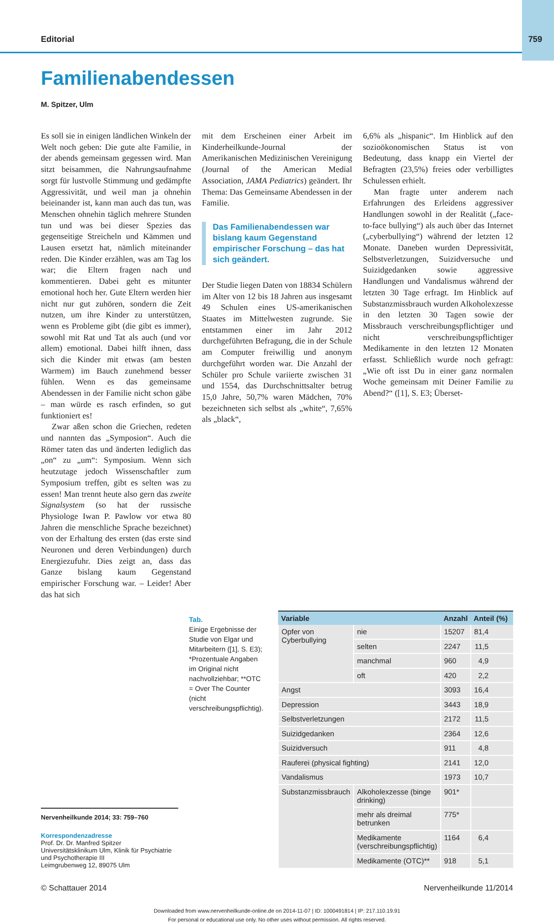Editorial 759
Familienabendessen
M. Spitzer, Ulm
Es soll sie in einigen ländlichen Winkeln der Welt noch geben: Die gute alte Familie, in der abends gemeinsam gegessen wird. Man sitzt beisammen, die Nahrungsaufnahme sorgt für lustvolle Stimmung und gedämpfte Aggressivität, und weil man ja ohnehin beieinander ist, kann man auch das tun, was Menschen ohnehin täglich mehrere Stunden tun und was bei dieser Spezies das gegenseitige Streicheln und Kämmen und Lausen ersetzt hat, nämlich miteinander reden. Die Kinder erzählen, was am Tag los war; die Eltern fragen nach und kommentieren. Dabei geht es mitunter emotional hoch her. Gute Eltern werden hier nicht nur gut zuhören, sondern die Zeit nutzen, um ihre Kinder zu unterstützen, wenn es Probleme gibt (die gibt es immer), sowohl mit Rat und Tat als auch (und vor allem) emotional. Dabei hilft ihnen, dass sich die Kinder mit etwas (am besten Warmem) im Bauch zunehmend besser fühlen. Wenn es das gemeinsame Abendessen in der Familie nicht schon gäbe – man würde es rasch erfinden, so gut funktioniert es!
Zwar aßen schon die Griechen, redeten und nannten das „Symposion“. Auch die Römer taten das und änderten lediglich das „on“ zu „um“: Symposium. Wenn sich heutzutage jedoch Wissenschaftler zum Symposium treffen, gibt es selten was zu essen! Man trennt heute also gern das zweite Signalsystem (so hat der russische Physiologe Iwan P. Pawlow vor etwa 80 Jahren die menschliche Sprache bezeichnet) von der Erhaltung des ersten (das erste sind Neuronen und deren Verbindungen) durch Energiezufuhr. Dies zeigt an, dass das Ganze bislang kaum Gegenstand empirischer Forschung war. – Leider! Aber das hat sich
mit dem Erscheinen einer Arbeit im Kinderheilkunde-Journal der Amerikanischen Medizinischen Vereinigung (Journal of the American Medial Association, JAMA Pediatrics) geändert. Ihr Thema: Das Gemeinsame Abendessen in der Familie.
Das Familienabendessen war bislang kaum Gegenstand empirischer Forschung – das hat sich geändert.
Der Studie liegen Daten von 18834 Schülern im Alter von 12 bis 18 Jahren aus insgesamt 49 Schulen eines US-amerikanischen Staates im Mittelwesten zugrunde. Sie entstammen einer im Jahr 2012 durchgeführten Befragung, die in der Schule am Computer freiwillig und anonym durchgeführt worden war. Die Anzahl der Schüler pro Schule variierte zwischen 31 und 1554, das Durchschnittsalter betrug 15,0 Jahre, 50,7% waren Mädchen, 70% bezeichneten sich selbst als „white“, 7,65% als „black“,
6,6% als „hispanic“. Im Hinblick auf den sozioökonomischen Status ist von Bedeutung, dass knapp ein Viertel der Befragten (23,5%) freies oder verbilligtes Schulessen erhielt.
Man fragte unter anderem nach Erfahrungen des Erleidens aggressiver Handlungen sowohl in der Realität („face-to-face bullying“) als auch über das Internet („cyberbullying“) während der letzten 12 Monate. Daneben wurden Depressivität, Selbstverletzungen, Suizidversuche und Suizidgedanken sowie aggressive Handlungen und Vandalismus während der letzten 30 Tage erfragt. Im Hinblick auf Substanzmissbrauch wurden Alkoholexzesse in den letzten 30 Tagen sowie der Missbrauch verschreibungspflichtiger und nicht verschreibungspflichtiger Medikamente in den letzten 12 Monaten erfasst. Schließlich wurde noch gefragt: „Wie oft isst Du in einer ganz normalen Woche gemeinsam mit Deiner Familie zu Abend?“ ([1], S. E3; Überset-
Nervenheilkunde 2014; 33: 759–760
Korrespondenzadresse
Prof. Dr. Dr. Manfred Spitzer
Universitätsklinikum Ulm, Klinik für Psychiatrie
und Psychotherapie III
Leimgrubenweg 12, 89075 Ulm
Tab.
Einige Ergebnisse der Studie von Elgar und Mitarbeitern ([1], S. E3); *Prozentuale Angaben im Original nicht nachvollziehbar; **OTC = Over The Counter (nicht verschreibungspflichtig).
| Variable | | Anzahl | Anteil (%) |
| --- | --- | --- | --- |
| Opfer von Cyberbullying | nie | 15207 | 81,4 |
| | selten | 2247 | 11,5 |
| | manchmal | 960 | 4,9 |
| | oft | 420 | 2,2 |
| Angst | | 3093 | 16,4 |
| Depression | | 3443 | 18,9 |
| Selbstverletzungen | | 2172 | 11,5 |
| Suizidgedanken | | 2364 | 12,6 |
| Suizidversuch | | 911 | 4,8 |
| Rauferei (physical fighting) | | 2141 | 12,0 |
| Vandalismus | | 1973 | 10,7 |
| Substanzmissbrauch | Alkoholexzesse (binge drinking) | 901* | |
| | mehr als dreimal betrunken | 775* | |
| | Medikamente (verschreibungspflichtig) | 1164 | 6,4 |
| | Medikamente (OTC)** | 918 | 5,1 |
© Schattauer 2014 Nervenheilkunde 11/2014
Downloaded from www.nervenheilkunde-online.de on 2014-11-07 | ID: 1000491814 | IP: 217.110.19.91
For personal or educational use only. No other uses without permission. All rights reserved.